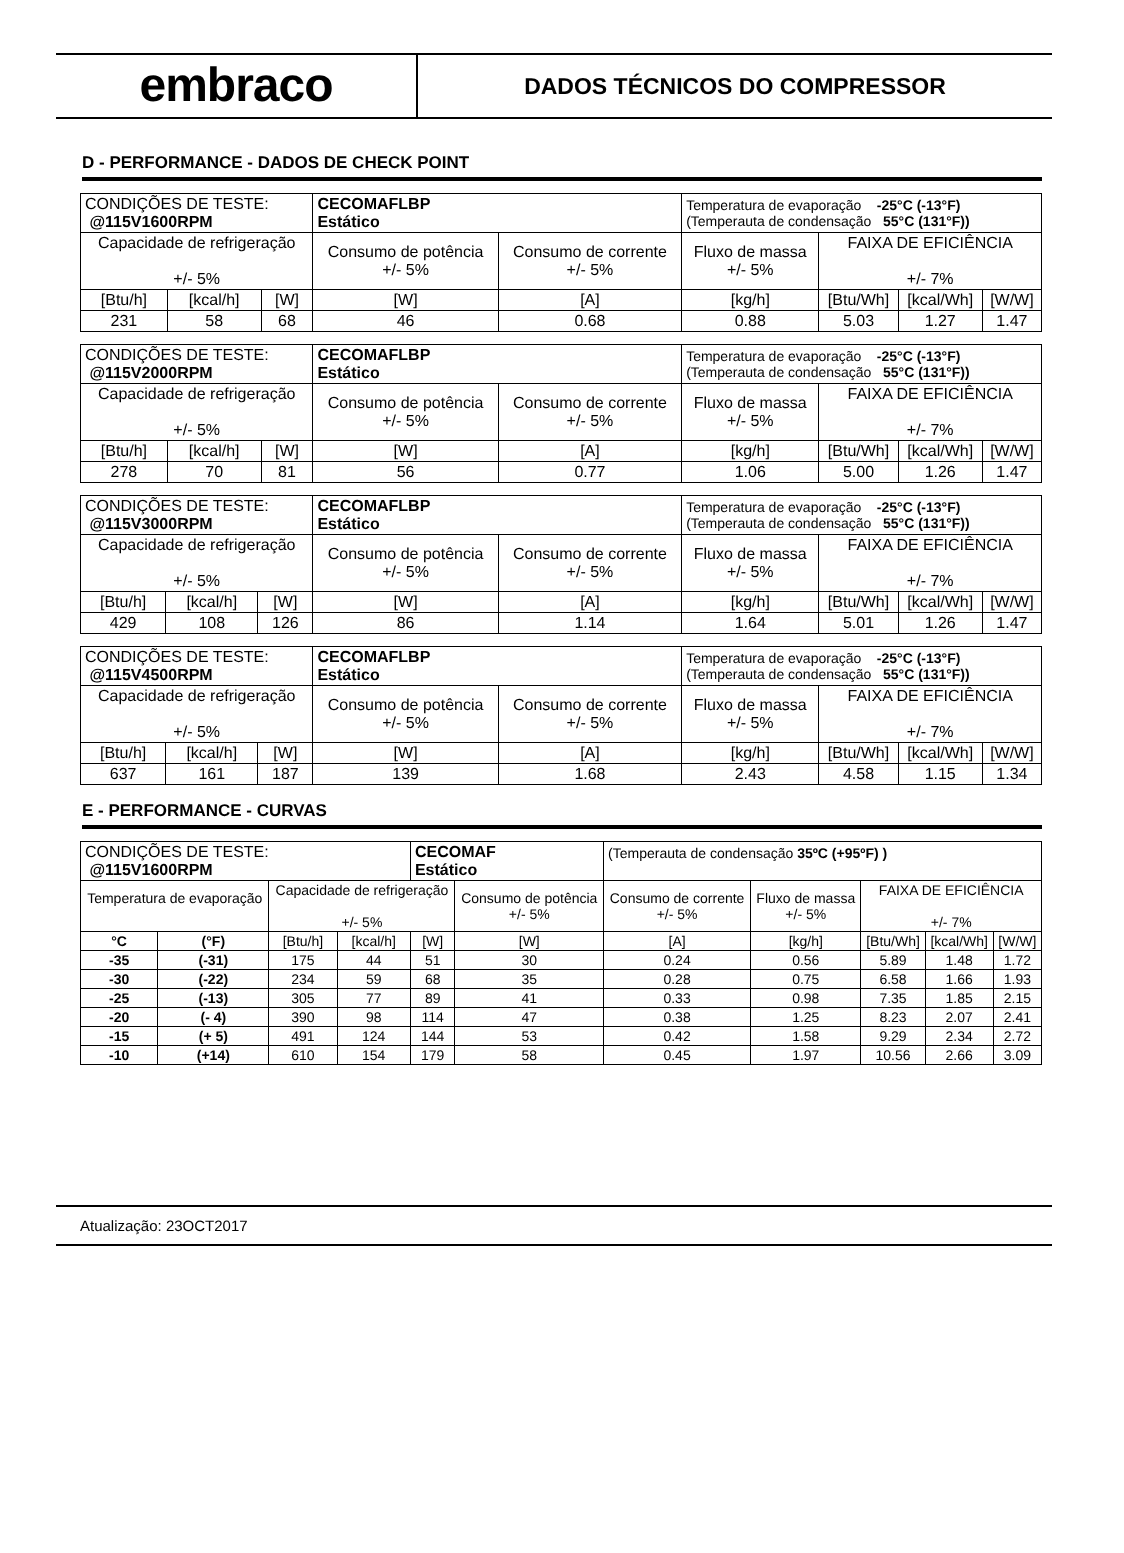embraco
DADOS TÉCNICOS DO COMPRESSOR
D - PERFORMANCE - DADOS DE CHECK POINT
| CONDIÇÕES DE TESTE: @115V1600RPM | | | CECOMAFLBP Estático | | Temperatura de evaporação -25°C (-13°F) (Temperauta de condensação 55°C (131°F)) | | | |
| Capacidade de refrigeração +/- 5% | | | Consumo de potência +/- 5% | Consumo de corrente +/- 5% | Fluxo de massa +/- 5% | FAIXA DE EFICIÊNCIA +/- 7% | | |
| [Btu/h] | [kcal/h] | [W] | [W] | [A] | [kg/h] | [Btu/Wh] | [kcal/Wh] | [W/W] |
| 231 | 58 | 68 | 46 | 0.68 | 0.88 | 5.03 | 1.27 | 1.47 |
| CONDIÇÕES DE TESTE: @115V2000RPM | | | CECOMAFLBP Estático | | Temperatura de evaporação -25°C (-13°F) (Temperauta de condensação 55°C (131°F)) | | | |
| Capacidade de refrigeração +/- 5% | | | Consumo de potência +/- 5% | Consumo de corrente +/- 5% | Fluxo de massa +/- 5% | FAIXA DE EFICIÊNCIA +/- 7% | | |
| [Btu/h] | [kcal/h] | [W] | [W] | [A] | [kg/h] | [Btu/Wh] | [kcal/Wh] | [W/W] |
| 278 | 70 | 81 | 56 | 0.77 | 1.06 | 5.00 | 1.26 | 1.47 |
| CONDIÇÕES DE TESTE: @115V3000RPM | | | CECOMAFLBP Estático | | Temperatura de evaporação -25°C (-13°F) (Temperauta de condensação 55°C (131°F)) | | | |
| Capacidade de refrigeração +/- 5% | | | Consumo de potência +/- 5% | Consumo de corrente +/- 5% | Fluxo de massa +/- 5% | FAIXA DE EFICIÊNCIA +/- 7% | | |
| [Btu/h] | [kcal/h] | [W] | [W] | [A] | [kg/h] | [Btu/Wh] | [kcal/Wh] | [W/W] |
| 429 | 108 | 126 | 86 | 1.14 | 1.64 | 5.01 | 1.26 | 1.47 |
| CONDIÇÕES DE TESTE: @115V4500RPM | | | CECOMAFLBP Estático | | Temperatura de evaporação -25°C (-13°F) (Temperauta de condensação 55°C (131°F)) | | | |
| Capacidade de refrigeração +/- 5% | | | Consumo de potência +/- 5% | Consumo de corrente +/- 5% | Fluxo de massa +/- 5% | FAIXA DE EFICIÊNCIA +/- 7% | | |
| [Btu/h] | [kcal/h] | [W] | [W] | [A] | [kg/h] | [Btu/Wh] | [kcal/Wh] | [W/W] |
| 637 | 161 | 187 | 139 | 1.68 | 2.43 | 4.58 | 1.15 | 1.34 |
E - PERFORMANCE - CURVAS
| CONDIÇÕES DE TESTE: @115V1600RPM | | | | CECOMAF Estático | | (Temperauta de condensação 35ºC (+95ºF) ) | | | | |
| Temperatura de evaporação | | Capacidade de refrigeração +/- 5% | | | Consumo de potência +/- 5% | Consumo de corrente +/- 5% | Fluxo de massa +/- 5% | FAIXA DE EFICIÊNCIA +/- 7% | | |
| °C | (°F) | [Btu/h] | [kcal/h] | [W] | [W] | [A] | [kg/h] | [Btu/Wh] | [kcal/Wh] | [W/W] |
| -35 | (-31) | 175 | 44 | 51 | 30 | 0.24 | 0.56 | 5.89 | 1.48 | 1.72 |
| -30 | (-22) | 234 | 59 | 68 | 35 | 0.28 | 0.75 | 6.58 | 1.66 | 1.93 |
| -25 | (-13) | 305 | 77 | 89 | 41 | 0.33 | 0.98 | 7.35 | 1.85 | 2.15 |
| -20 | (- 4) | 390 | 98 | 114 | 47 | 0.38 | 1.25 | 8.23 | 2.07 | 2.41 |
| -15 | (+ 5) | 491 | 124 | 144 | 53 | 0.42 | 1.58 | 9.29 | 2.34 | 2.72 |
| -10 | (+14) | 610 | 154 | 179 | 58 | 0.45 | 1.97 | 10.56 | 2.66 | 3.09 |
Atualização: 23OCT2017